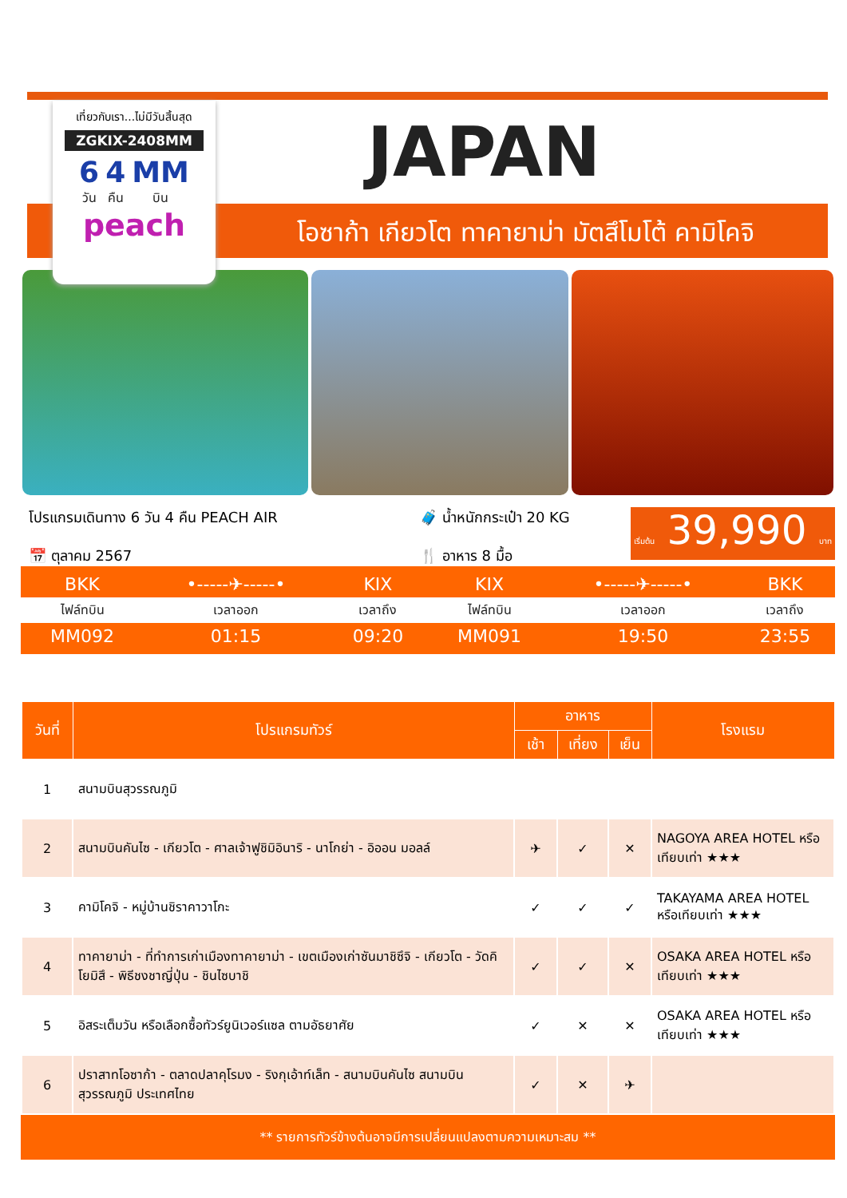JAPAN
โอซาก้า เกียวโต ทาคายาม่า มัตสึโมโต้ คามิโคจิ
เที่ยวกับเรา...ไม่มีวันสิ้นสุด
ZGKIX-2408MM
6
วัน 4
คืน MM
บิน
peach
โปรแกรมเดินทาง 6 วัน 4 คืน PEACH AIR
📅 ตุลาคม 2567
🧳 น้ำหนักกระเป๋า 20 KG
🍴 อาหาร 8 มื้อ
เริ่มต้น 39,990 บาท
| BKK | •-----✈-----• | KIX | KIX | •-----✈-----• | BKK |
| ไฟล์ทบิน | เวลาออก | เวลาถึง | ไฟล์ทบิน | เวลาออก | เวลาถึง |
| MM092 | 01:15 | 09:20 | MM091 | 19:50 | 23:55 |
| วันที่ | โปรแกรมทัวร์ | อาหาร | | | โรงแรม |
| --- | --- | --- | --- | --- | --- |
| | | เช้า | เที่ยง | เย็น | |
| 1 | สนามบินสุวรรณภูมิ | | | | |
| 2 | สนามบินคันไซ - เกียวโต - ศาลเจ้าฟูชิมิอินาริ - นาโกย่า - อิออน มอลล์ | ✈ | ✓ | ✕ | NAGOYA AREA HOTEL หรือเทียบเท่า ★★★ |
| 3 | คามิโคจิ - หมู่บ้านชิราคาวาโกะ | ✓ | ✓ | ✓ | TAKAYAMA AREA HOTEL หรือเทียบเท่า ★★★ |
| 4 | ทาคายาม่า - ที่ทำการเก่าเมืองทาคายาม่า - เขตเมืองเก่าซันมาชิซึจิ - เกียวโต - วัดคิโยมิสึ - พิธีชงชาญี่ปุ่น - ชินไซบาชิ | ✓ | ✓ | ✕ | OSAKA AREA HOTEL หรือเทียบเท่า ★★★ |
| 5 | อิสระเต็มวัน หรือเลือกซื้อทัวร์ยูนิเวอร์แซล ตามอัธยาศัย | ✓ | ✕ | ✕ | OSAKA AREA HOTEL หรือเทียบเท่า ★★★ |
| 6 | ปราสาทโอซาก้า - ตลาดปลาคุโรมง - ริงกุเอ้าท์เล็ท - สนามบินคันไซ สนามบินสุวรรณภูมิ ประเทศไทย | ✓ | ✕ | ✈ | |
** รายการทัวร์ข้างต้นอาจมีการเปลี่ยนแปลงตามความเหมาะสม **